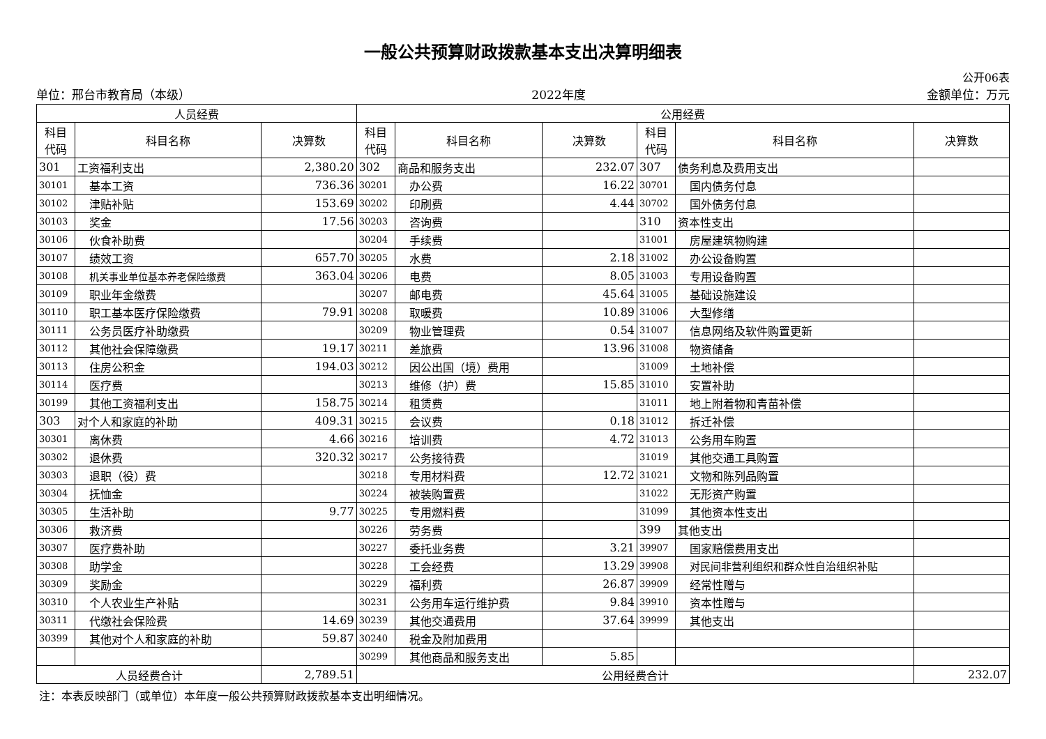一般公共预算财政拨款基本支出决算明细表
公开06表
单位：邢台市教育局（本级） 2022年度 金额单位：万元
| 人员经费 | | | 公用经费 | | | | | |
| --- | --- | --- | --- | --- | --- | --- | --- | --- |
| 科目 代码 | 科目名称 | 决算数 | 科目 代码 | 科目名称 | 决算数 | 科目 代码 | 科目名称 | 决算数 |
| 301 | 工资福利支出 | 2,380.20 | 302 | 商品和服务支出 | 232.07 | 307 | 债务利息及费用支出 | |
| 30101 | 基本工资 | 736.36 | 30201 | 办公费 | 16.22 | 30701 | 国内债务付息 | |
| 30102 | 津贴补贴 | 153.69 | 30202 | 印刷费 | 4.44 | 30702 | 国外债务付息 | |
| 30103 | 奖金 | 17.56 | 30203 | 咨询费 | | 310 | 资本性支出 | |
| 30106 | 伙食补助费 | | 30204 | 手续费 | | 31001 | 房屋建筑物购建 | |
| 30107 | 绩效工资 | 657.70 | 30205 | 水费 | 2.18 | 31002 | 办公设备购置 | |
| 30108 | 机关事业单位基本养老保险缴费 | 363.04 | 30206 | 电费 | 8.05 | 31003 | 专用设备购置 | |
| 30109 | 职业年金缴费 | | 30207 | 邮电费 | 45.64 | 31005 | 基础设施建设 | |
| 30110 | 职工基本医疗保险缴费 | 79.91 | 30208 | 取暖费 | 10.89 | 31006 | 大型修缮 | |
| 30111 | 公务员医疗补助缴费 | | 30209 | 物业管理费 | 0.54 | 31007 | 信息网络及软件购置更新 | |
| 30112 | 其他社会保障缴费 | 19.17 | 30211 | 差旅费 | 13.96 | 31008 | 物资储备 | |
| 30113 | 住房公积金 | 194.03 | 30212 | 因公出国（境）费用 | | 31009 | 土地补偿 | |
| 30114 | 医疗费 | | 30213 | 维修（护）费 | 15.85 | 31010 | 安置补助 | |
| 30199 | 其他工资福利支出 | 158.75 | 30214 | 租赁费 | | 31011 | 地上附着物和青苗补偿 | |
| 303 | 对个人和家庭的补助 | 409.31 | 30215 | 会议费 | 0.18 | 31012 | 拆迁补偿 | |
| 30301 | 离休费 | 4.66 | 30216 | 培训费 | 4.72 | 31013 | 公务用车购置 | |
| 30302 | 退休费 | 320.32 | 30217 | 公务接待费 | | 31019 | 其他交通工具购置 | |
| 30303 | 退职（役）费 | | 30218 | 专用材料费 | 12.72 | 31021 | 文物和陈列品购置 | |
| 30304 | 抚恤金 | | 30224 | 被装购置费 | | 31022 | 无形资产购置 | |
| 30305 | 生活补助 | 9.77 | 30225 | 专用燃料费 | | 31099 | 其他资本性支出 | |
| 30306 | 救济费 | | 30226 | 劳务费 | | 399 | 其他支出 | |
| 30307 | 医疗费补助 | | 30227 | 委托业务费 | 3.21 | 39907 | 国家赔偿费用支出 | |
| 30308 | 助学金 | | 30228 | 工会经费 | 13.29 | 39908 | 对民间非营利组织和群众性自治组织补贴 | |
| 30309 | 奖励金 | | 30229 | 福利费 | 26.87 | 39909 | 经常性赠与 | |
| 30310 | 个人农业生产补贴 | | 30231 | 公务用车运行维护费 | 9.84 | 39910 | 资本性赠与 | |
| 30311 | 代缴社会保险费 | 14.69 | 30239 | 其他交通费用 | 37.64 | 39999 | 其他支出 | |
| 30399 | 其他对个人和家庭的补助 | 59.87 | 30240 | 税金及附加费用 | | | | |
| | | | 30299 | 其他商品和服务支出 | 5.85 | | | |
| 人员经费合计 | | 2,789.51 | 公用经费合计 | | | | | 232.07 |
注：本表反映部门（或单位）本年度一般公共预算财政拨款基本支出明细情况。